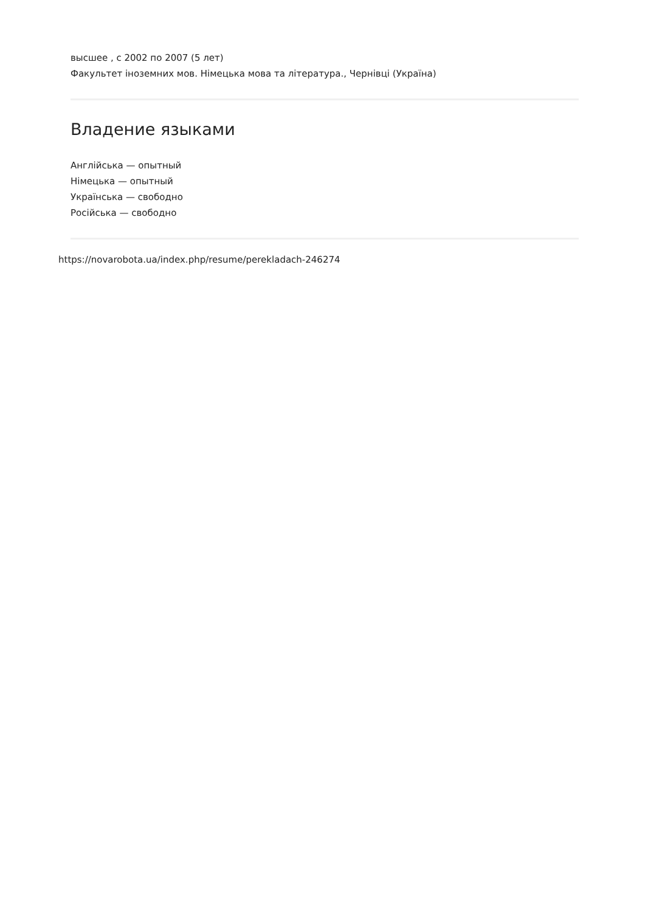высшее , с 2002 по 2007 (5 лет)
Факультет іноземних мов. Німецька мова та література., Чернівці (Україна)
Владение языками
Англійська — опытный
Німецька — опытный
Українська — свободно
Російська — свободно
https://novarobota.ua/index.php/resume/perekladach-246274